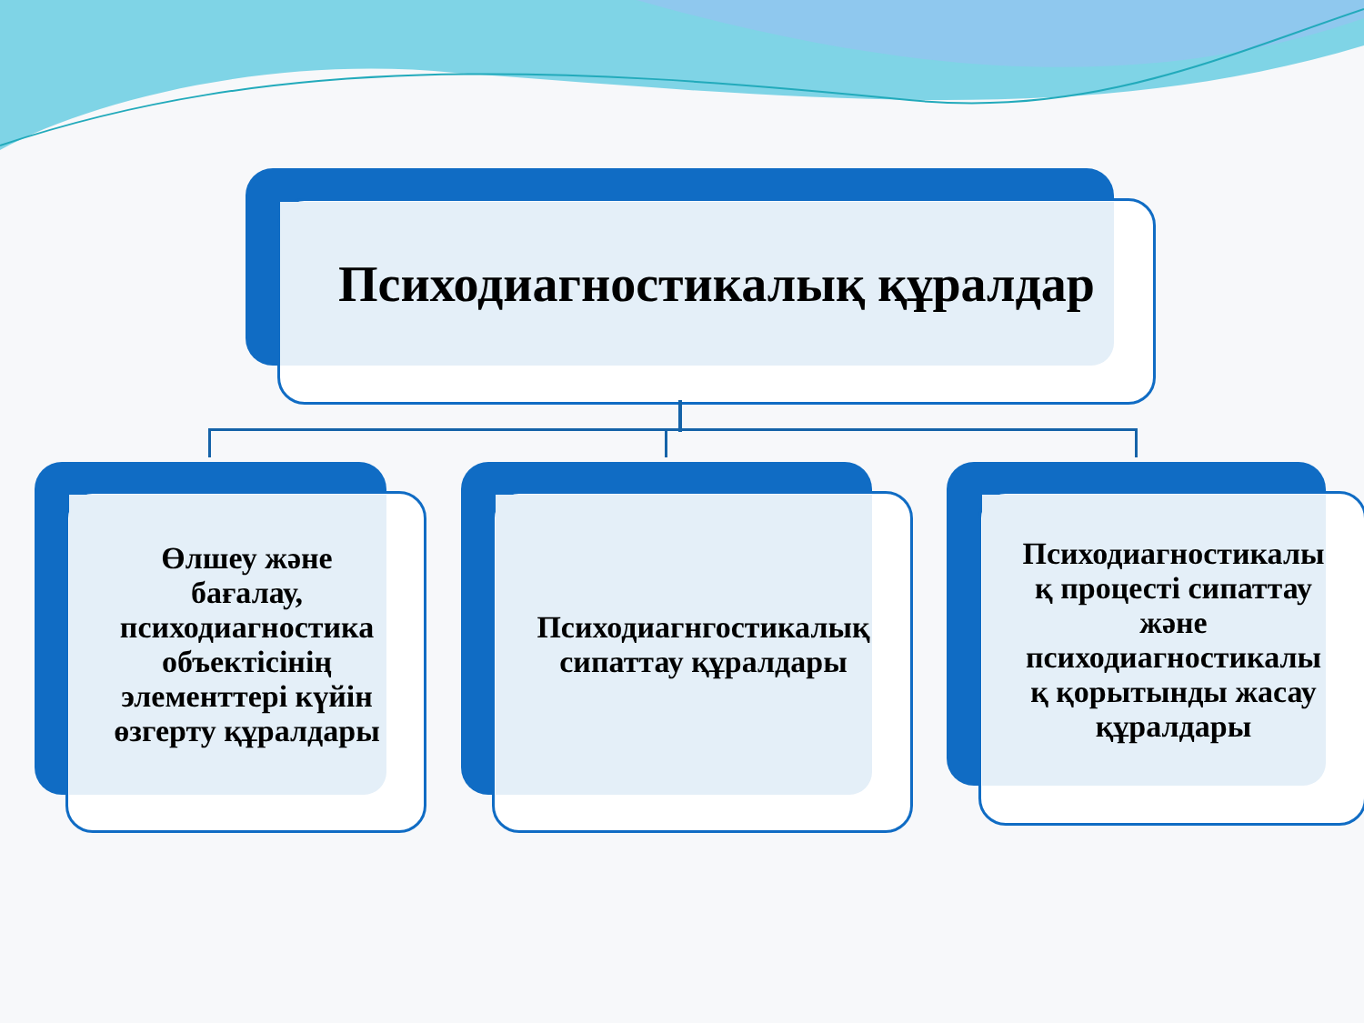Психодиагностикалық құралдар
Өлшеу және
бағалау,
психодиагностика
объектісінің
элементтері күйін
өзгерту құралдары
Психодиагнгостикалық
сипаттау құралдары
Психодиагностикалы
қ процесті сипаттау
және
психодиагностикалы
қ қорытынды жасау
құралдары